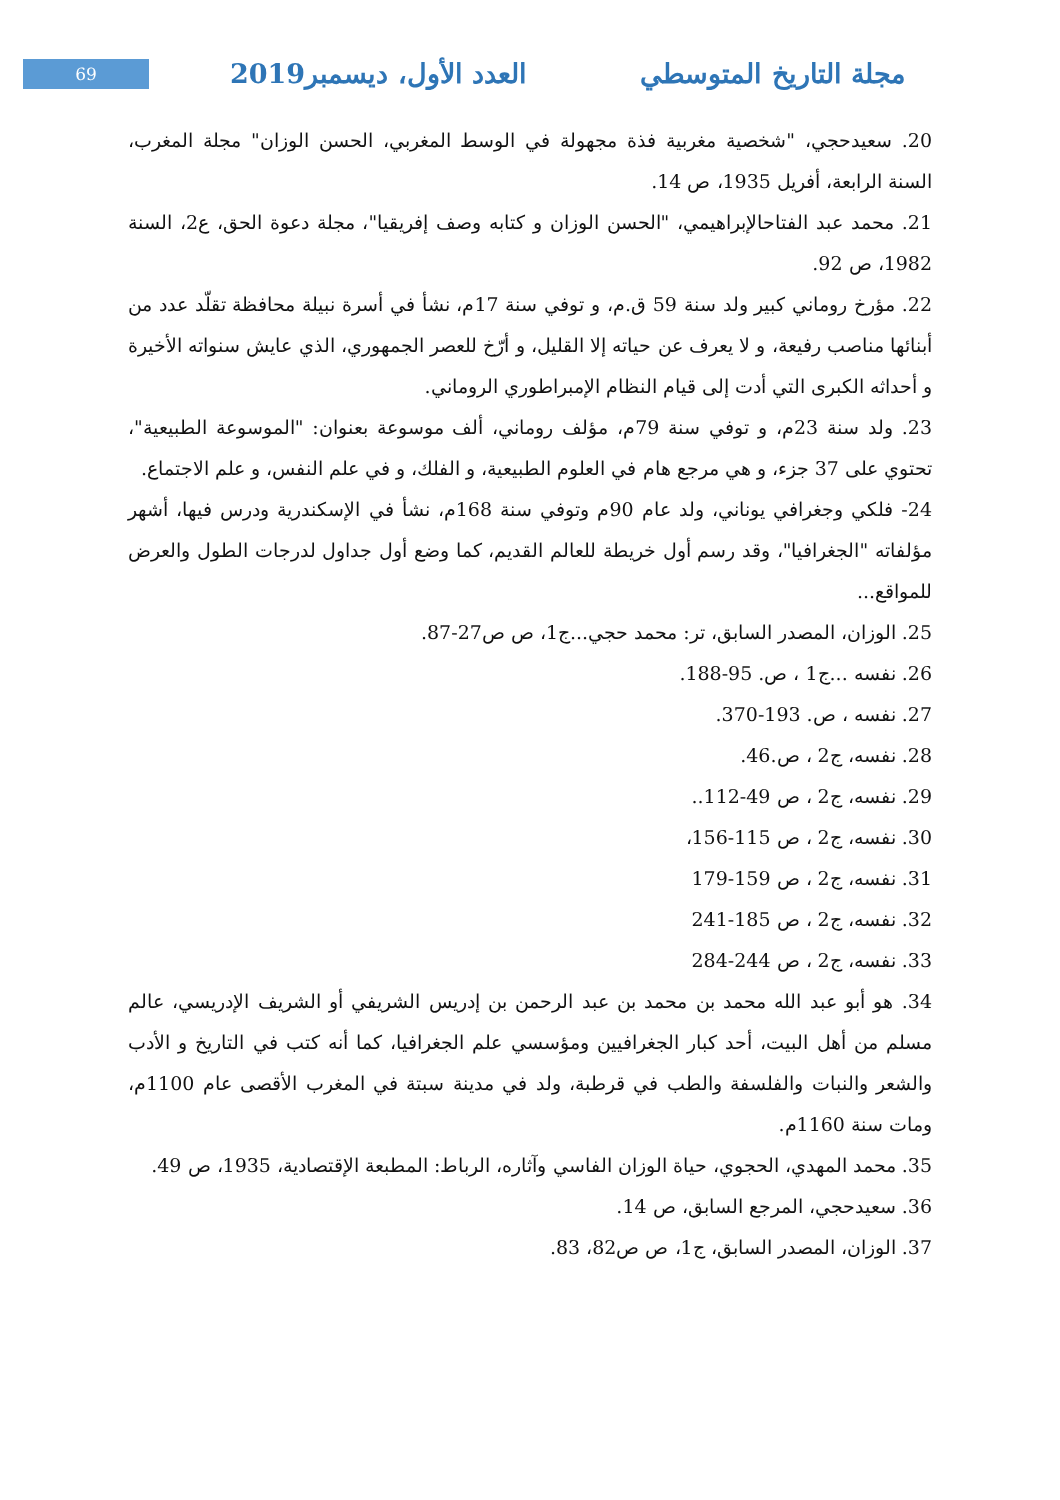69
مجلة التاريخ المتوسطي العدد الأول، ديسمبر2019
20. سعيدحجي، "شخصية مغربية فذة مجهولة في الوسط المغربي، الحسن الوزان" مجلة المغرب، السنة الرابعة، أفريل 1935، ص 14.
21. محمد عبد الفتاحالإبراهيمي، "الحسن الوزان و كتابه وصف إفريقيا"، مجلة دعوة الحق، ع2، السنة 1982، ص 92.
22. مؤرخ روماني كبير ولد سنة 59 ق.م، و توفي سنة 17م، نشأ في أسرة نبيلة محافظة تقلّد عدد من أبنائها مناصب رفيعة، و لا يعرف عن حياته إلا القليل، و أرّخ للعصر الجمهوري، الذي عايش سنواته الأخيرة و أحداثه الكبرى التي أدت إلى قيام النظام الإمبراطوري الروماني.
23. ولد سنة 23م، و توفي سنة 79م، مؤلف روماني، ألف موسوعة بعنوان: "الموسوعة الطبيعية"، تحتوي على 37 جزء، و هي مرجع هام في العلوم الطبيعية، و الفلك، و في علم النفس، و علم الاجتماع.
24- فلكي وجغرافي يوناني، ولد عام 90م وتوفي سنة 168م، نشأ في الإسكندرية ودرس فيها، أشهر مؤلفاته "الجغرافيا"، وقد رسم أول خريطة للعالم القديم، كما وضع أول جداول لدرجات الطول والعرض للمواقع...
25. الوزان، المصدر السابق، تر: محمد حجي...ج1، ص ص27-87.
26. نفسه ...ج1 ، ص. 95-188.
27. نفسه ، ص. 193-370.
28. نفسه، ج2 ، ص.46.
29. نفسه، ج2 ، ص 49-112..
30. نفسه، ج2 ، ص 115-156،
31. نفسه، ج2 ، ص 159-179
32. نفسه، ج2 ، ص 185-241
33. نفسه، ج2 ، ص 244-284
34. هو أبو عبد الله محمد بن محمد بن عبد الرحمن بن إدريس الشريفي أو الشريف الإدريسي، عالم مسلم من أهل البيت، أحد كبار الجغرافيين ومؤسسي علم الجغرافيا، كما أنه كتب في التاريخ و الأدب والشعر والنبات والفلسفة والطب في قرطبة، ولد في مدينة سبتة في المغرب الأقصى عام 1100م، ومات سنة 1160م.
35. محمد المهدي، الحجوي، حياة الوزان الفاسي وآثاره، الرباط: المطبعة الإقتصادية، 1935، ص 49.
36. سعيدحجي، المرجع السابق، ص 14.
37. الوزان، المصدر السابق، ج1، ص ص82، 83.